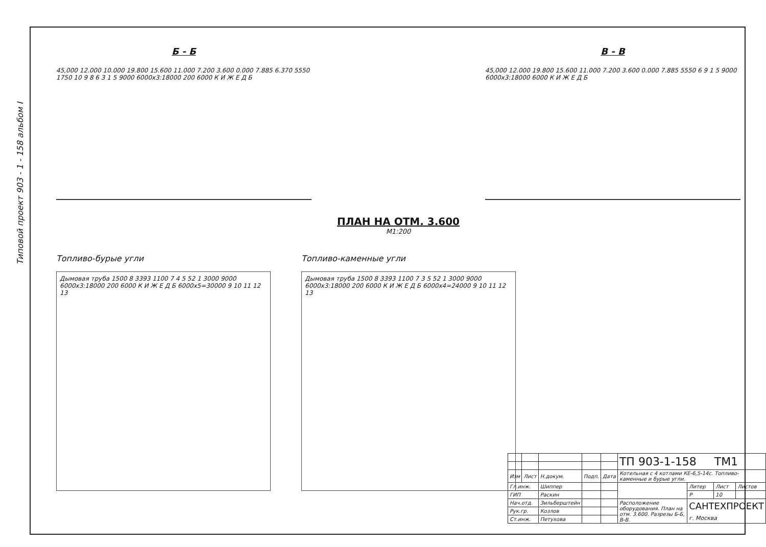Типовой проект 903 - 1 - 158 альбом I
Б - Б
45,000 12.000 10.000 19.800 15.600 11.000 7.200 3.600 0.000 7.885 6.370 5550 1750 10 9 8 6 3 1 5 9000 6000x3:18000 200 6000 К И Ж Е Д Б
В - В
45,000 12.000 19.800 15.600 11.000 7.200 3.600 0.000 7.885 5550 6 9 1 5 9000 6000x3:18000 6000 К И Ж Е Д Б
ПЛАН НА ОТМ. 3.600
М1:200
Топливо-бурые угли
Дымовая труба 1500 8 3393 1100 7 4 5 52 1 3000 9000 6000x3:18000 200 6000 К И Ж Е Д Б 6000x5=30000 9 10 11 12 13
Топливо-каменные угли
Дымовая труба 1500 8 3393 1100 7 3 5 52 1 3000 9000 6000x3:18000 200 6000 К И Ж Е Д Б 6000x4=24000 9 10 11 12 13
| | | | | | ТП 903-1-158 ТМ1 | | | |
| Изм | Лист | Н.докум. | Подп. | Дата | Котельная с 4 котлами КЕ-6,5-14с. Топливо-каменные и бурые угли. | | | |
| Гл.инж. | | Шиппер | | | | Литер | Лист | Листов |
| ГИП | | Раскин | | | | Р | 10 | |
| Нач.отд. | | Зильберштейн | | | Расположение оборудования. План на отм. 3.600. Разрезы Б-Б, В-В. | САНТЕХПРОЕКТ г. Москва | | |
| Рук.гр. | | Козлов | | | | | | |
| Ст.инж. | | Петухова | | | | | | |